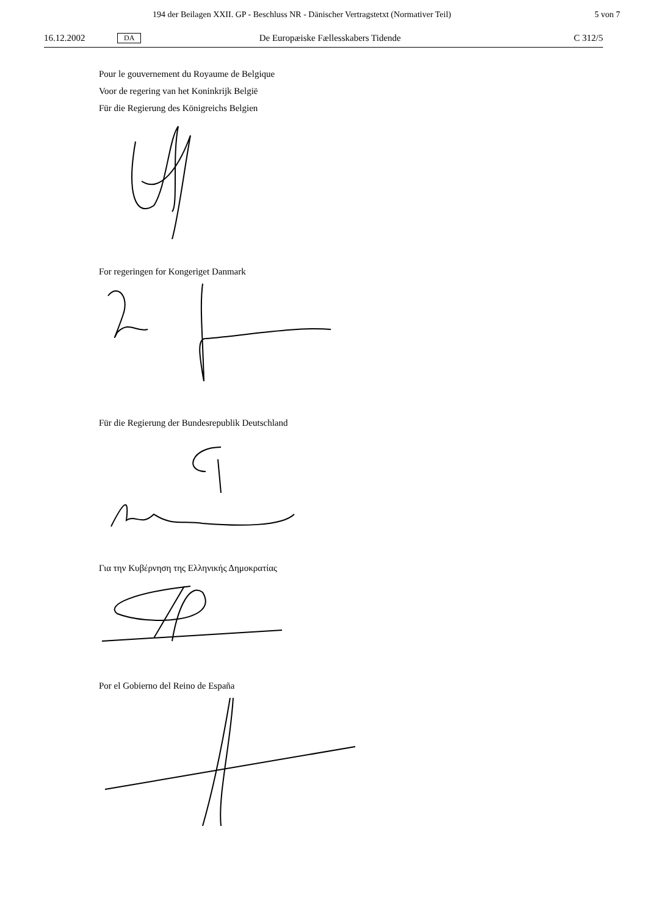194 der Beilagen XXII. GP - Beschluss NR - Dänischer Vertragstetxt (Normativer Teil) 5 von 7
16.12.2002 DA De Europæiske Fællesskabers Tidende C 312/5
Pour le gouvernement du Royaume de Belgique
Voor de regering van het Koninkrijk België
Für die Regierung des Königreichs Belgien
For regeringen for Kongeriget Danmark
Für die Regierung der Bundesrepublik Deutschland
Για την Κυβέρνηση της Ελληνικής Δημοκρατίας
Por el Gobierno del Reino de España